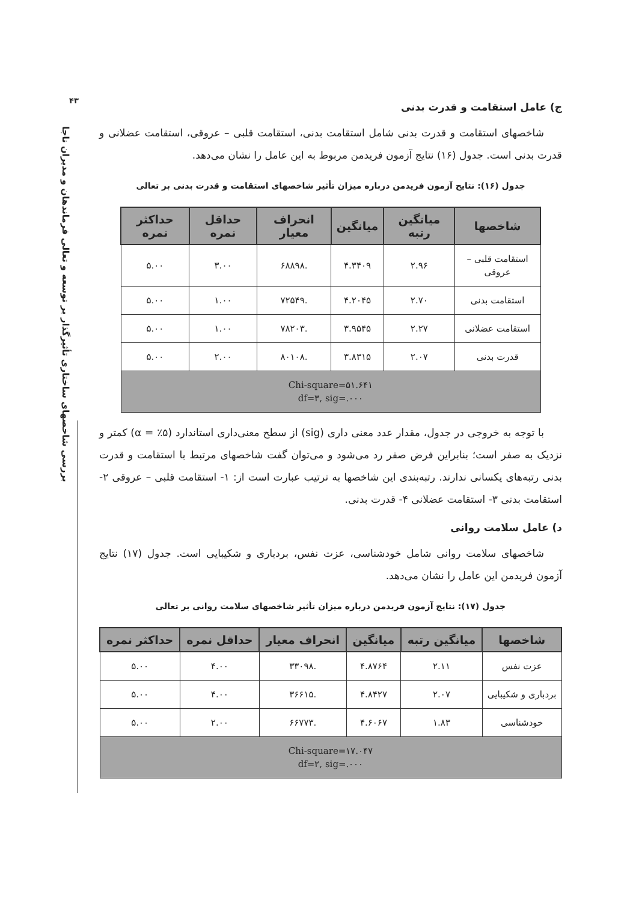۴۳
بررسی شاخصهای ساختاری تأثیرگذار بر توسعه و تعالی فرماندهان و مدیران ناجا
ج) عامل استقامت و قدرت بدنی
شاخصهای استقامت و قدرت بدنی شامل استقامت بدنی، استقامت قلبی – عروقی، استقامت عضلانی و قدرت بدنی است. جدول (۱۶) نتایج آزمون فریدمن مربوط به این عامل را نشان می‌دهد.
جدول (۱۶): نتایج آزمون فریدمن درباره میزان تأثیر شاخصهای استقامت و قدرت بدنی بر تعالی
| شاخصها | میانگین رتبه | میانگین | انحراف معیار | حداقل نمره | حداکثر نمره |
| --- | --- | --- | --- | --- | --- |
| استقامت قلبی – عروقی | ۲.۹۶ | ۴.۳۴۰۹ | .۶۸۸۹۸ | ۳.۰۰ | ۵.۰۰ |
| استقامت بدنی | ۲.۷۰ | ۴.۲۰۴۵ | .۷۲۵۴۹ | ۱.۰۰ | ۵.۰۰ |
| استقامت عضلانی | ۲.۲۷ | ۳.۹۵۴۵ | .۷۸۲۰۳ | ۱.۰۰ | ۵.۰۰ |
| قدرت بدنی | ۲.۰۷ | ۳.۸۳۱۵ | .۸۰۱۰۸ | ۲.۰۰ | ۵.۰۰ |
| Chi-square=۵۱.۶۴۱ df=۳, sig=.۰۰۰ | | | | | |
با توجه به خروجی در جدول، مقدار عدد معنی داری (sig) از سطح معنی‌داری استاندارد (α = ٪۵) کمتر و نزدیک به صفر است؛ بنابراین فرض صفر رد می‌شود و می‌توان گفت شاخصهای مرتبط با استقامت و قدرت بدنی رتبه‌های یکسانی ندارند. رتبه‌بندی این شاخصها به ترتیب عبارت است از: ۱- استقامت قلبی – عروقی ۲- استقامت بدنی ۳- استقامت عضلانی ۴- قدرت بدنی.
د) عامل سلامت روانی
شاخصهای سلامت روانی شامل خودشناسی، عزت نفس، بردباری و شکیبایی است. جدول (۱۷) نتایج آزمون فریدمن این عامل را نشان می‌دهد.
جدول (۱۷): نتایج آزمون فریدمن درباره میزان تأثیر شاخصهای سلامت روانی بر تعالی
| شاخصها | میانگین رتبه | میانگین | انحراف معیار | حداقل نمره | حداکثر نمره |
| --- | --- | --- | --- | --- | --- |
| عزت نفس | ۲.۱۱ | ۴.۸۷۶۴ | .۳۳۰۹۸ | ۴.۰۰ | ۵.۰۰ |
| بردباری و شکیبایی | ۲.۰۷ | ۴.۸۴۲۷ | .۳۶۶۱۵ | ۴.۰۰ | ۵.۰۰ |
| خودشناسی | ۱.۸۳ | ۴.۶۰۶۷ | .۶۶۷۷۳ | ۲.۰۰ | ۵.۰۰ |
| Chi-square=۱۷.۰۴۷ df=۲, sig=.۰۰۰ | | | | | |